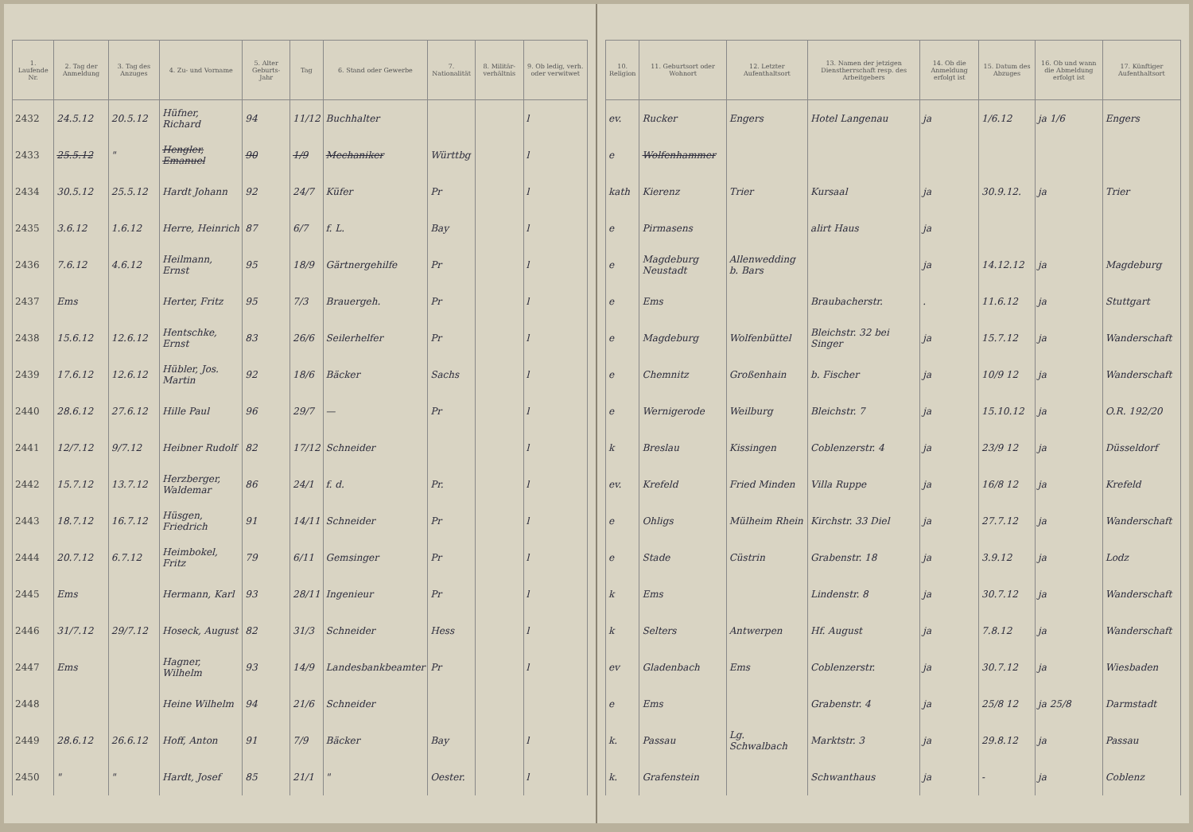| 1. Laufende Nr. | 2. Tag der Anmeldung | 3. Tag des Anzuges | 4. Zu- und Vorname | 5. Alter Geburts- Jahr | Tag | 6. Stand oder Gewerbe | 7. Nationalität | 8. Militär-verhältnis | 9. Ob ledig, verh. oder verwitwet |
| --- | --- | --- | --- | --- | --- | --- | --- | --- | --- |
| 2432 | 24.5.12 | 20.5.12 | Hüfner, Richard | 94 | 11/12 | Buchhalter | | | l |
| 2433 | 25.5.12 | " | Hengler, Emanuel | 90 | 1/9 | Mechaniker | Württbg | | l |
| 2434 | 30.5.12 | 25.5.12 | Hardt Johann | 92 | 24/7 | Küfer | Pr | | l |
| 2435 | 3.6.12 | 1.6.12 | Herre, Heinrich | 87 | 6/7 | f. L. | Bay | | l |
| 2436 | 7.6.12 | 4.6.12 | Heilmann, Ernst | 95 | 18/9 | Gärtnergehilfe | Pr | | l |
| 2437 | Ems | | Herter, Fritz | 95 | 7/3 | Brauergeh. | Pr | | l |
| 2438 | 15.6.12 | 12.6.12 | Hentschke, Ernst | 83 | 26/6 | Seilerhelfer | Pr | | l |
| 2439 | 17.6.12 | 12.6.12 | Hübler, Jos. Martin | 92 | 18/6 | Bäcker | Sachs | | l |
| 2440 | 28.6.12 | 27.6.12 | Hille Paul | 96 | 29/7 | — | Pr | | l |
| 2441 | 12/7.12 | 9/7.12 | Heibner Rudolf | 82 | 17/12 | Schneider | | | l |
| 2442 | 15.7.12 | 13.7.12 | Herzberger, Waldemar | 86 | 24/1 | f. d. | Pr. | | l |
| 2443 | 18.7.12 | 16.7.12 | Hüsgen, Friedrich | 91 | 14/11 | Schneider | Pr | | l |
| 2444 | 20.7.12 | 6.7.12 | Heimbokel, Fritz | 79 | 6/11 | Gemsinger | Pr | | l |
| 2445 | Ems | | Hermann, Karl | 93 | 28/11 | Ingenieur | Pr | | l |
| 2446 | 31/7.12 | 29/7.12 | Hoseck, August | 82 | 31/3 | Schneider | Hess | | l |
| 2447 | Ems | | Hagner, Wilhelm | 93 | 14/9 | Landesbankbeamter | Pr | | l |
| 2448 | | | Heine Wilhelm | 94 | 21/6 | Schneider | | | |
| 2449 | 28.6.12 | 26.6.12 | Hoff, Anton | 91 | 7/9 | Bäcker | Bay | | l |
| 2450 | " | " | Hardt, Josef | 85 | 21/1 | " | Oester. | | l |
| 10. Religion | 11. Geburtsort oder Wohnort | 12. Letzter Aufenthaltsort | 13. Namen der jetzigen Dienstherrschaft resp. des Arbeitgebers | 14. Ob die Anmeldung erfolgt ist | 15. Datum des Abzuges | 16. Ob und wann die Abmeldung erfolgt ist | 17. Künftiger Aufenthaltsort |
| --- | --- | --- | --- | --- | --- | --- | --- |
| ev. | Rucker | Engers | Hotel Langenau | ja | 1/6.12 | ja 1/6 | Engers |
| e | Wolfenhammer | | | | | | |
| kath | Kierenz | Trier | Kursaal | ja | 30.9.12. | ja | Trier |
| e | Pirmasens | | alirt Haus | ja | | | |
| e | Magdeburg Neustadt | Allenwedding b. Bars | | ja | 14.12.12 | ja | Magdeburg |
| e | Ems | | Braubacherstr. | . | 11.6.12 | ja | Stuttgart |
| e | Magdeburg | Wolfenbüttel | Bleichstr. 32 bei Singer | ja | 15.7.12 | ja | Wanderschaft |
| e | Chemnitz | Großenhain | b. Fischer | ja | 10/9 12 | ja | Wanderschaft |
| e | Wernigerode | Weilburg | Bleichstr. 7 | ja | 15.10.12 | ja | O.R. 192/20 |
| k | Breslau | Kissingen | Coblenzerstr. 4 | ja | 23/9 12 | ja | Düsseldorf |
| ev. | Krefeld | Fried Minden | Villa Ruppe | ja | 16/8 12 | ja | Krefeld |
| e | Ohligs | Mülheim Rhein | Kirchstr. 33 Diel | ja | 27.7.12 | ja | Wanderschaft |
| e | Stade | Cüstrin | Grabenstr. 18 | ja | 3.9.12 | ja | Lodz |
| k | Ems | | Lindenstr. 8 | ja | 30.7.12 | ja | Wanderschaft |
| k | Selters | Antwerpen | Hf. August | ja | 7.8.12 | ja | Wanderschaft |
| ev | Gladenbach | Ems | Coblenzerstr. | ja | 30.7.12 | ja | Wiesbaden |
| e | Ems | | Grabenstr. 4 | ja | 25/8 12 | ja 25/8 | Darmstadt |
| k. | Passau | Lg. Schwalbach | Marktstr. 3 | ja | 29.8.12 | ja | Passau |
| k. | Grafenstein | | Schwanthaus | ja | - | ja | Coblenz |